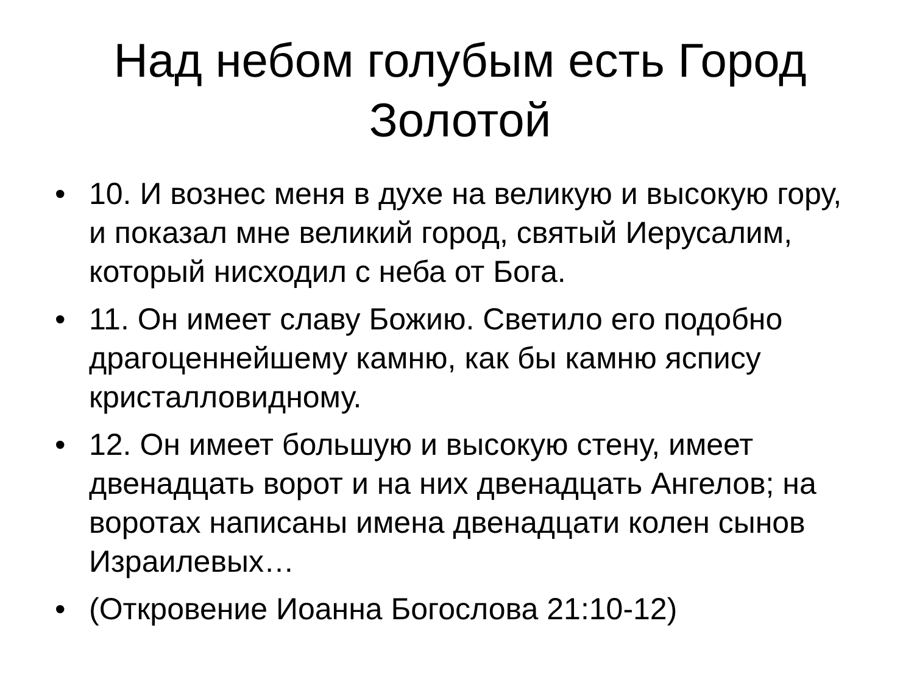Над небом голубым есть Город
Золотой
• 10. И вознес меня в духе на великую и высокую гору, и показал мне великий город, святый Иерусалим, который нисходил с неба от Бога.
• 11. Он имеет славу Божию. Светило его подобно драгоценнейшему камню, как бы камню яспису кристалловидному.
• 12. Он имеет большую и высокую стену, имеет двенадцать ворот и на них двенадцать Ангелов; на воротах написаны имена двенадцати колен сынов Израилевых…
• (Откровение Иоанна Богослова 21:10-12)